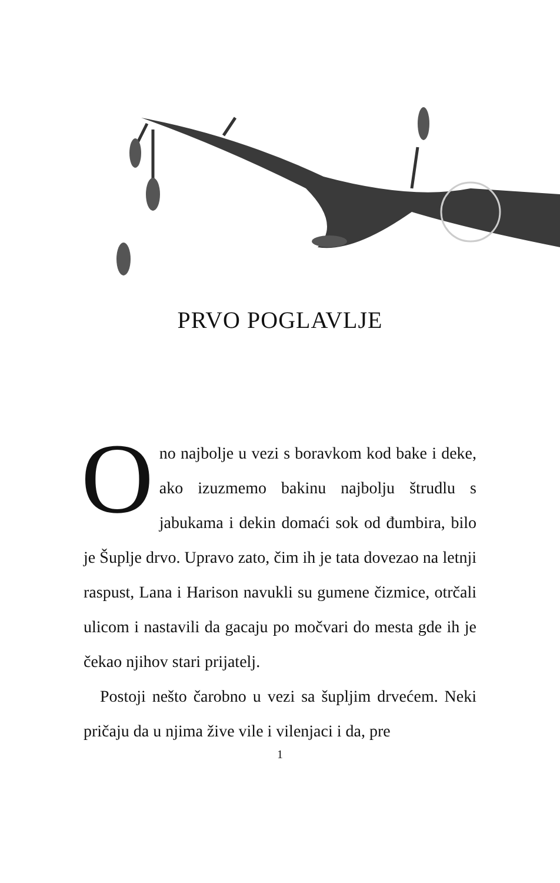PRVO POGLAVLJE
Ono najbolje u vezi s boravkom kod bake i deke, ako izuzmemo bakinu najbolju štrudlu s jabukama i dekin domaći sok od đumbira, bilo je Šuplje drvo. Upravo zato, čim ih je tata dovezao na letnji raspust, Lana i Harison navukli su gumene čizmice, otrčali ulicom i nastavili da gacaju po močvari do mesta gde ih je čekao njihov stari prijatelj.
Postoji nešto čarobno u vezi sa šupljim drvećem. Neki pričaju da u njima žive vile i vilenjaci i da, pre
1